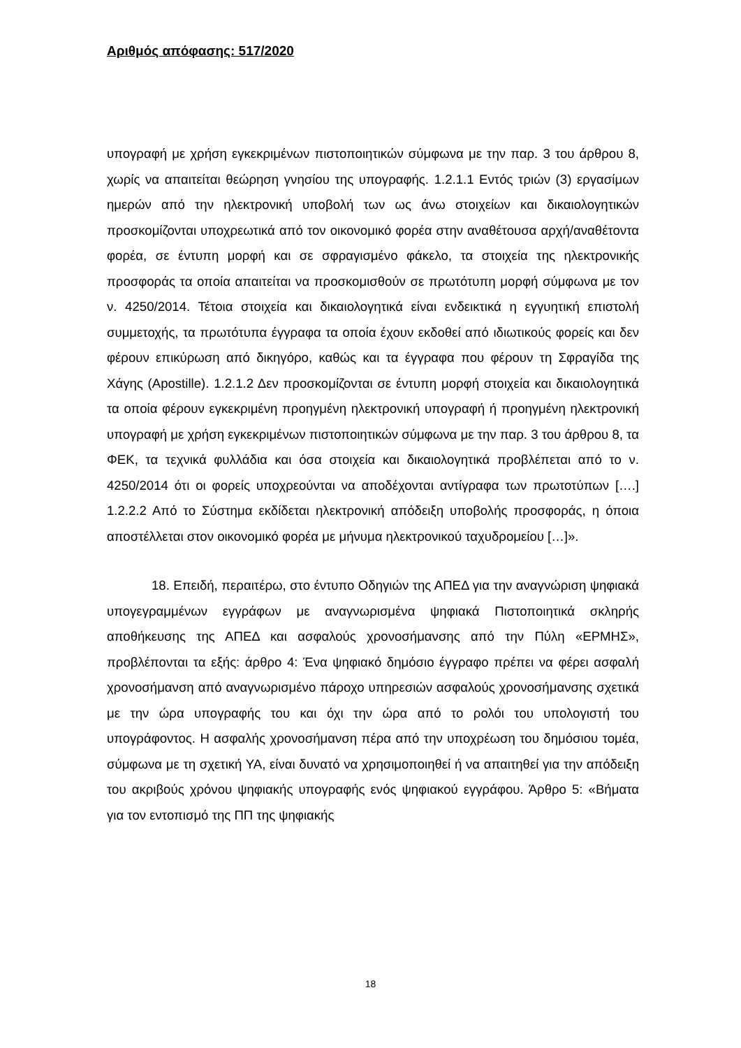Αριθμός απόφασης: 517/2020
υπογραφή με χρήση εγκεκριμένων πιστοποιητικών σύμφωνα με την παρ. 3 του άρθρου 8, χωρίς να απαιτείται θεώρηση γνησίου της υπογραφής. 1.2.1.1 Εντός τριών (3) εργασίμων ημερών από την ηλεκτρονική υποβολή των ως άνω στοιχείων και δικαιολογητικών προσκομίζονται υποχρεωτικά από τον οικονομικό φορέα στην αναθέτουσα αρχή/αναθέτοντα φορέα, σε έντυπη μορφή και σε σφραγισμένο φάκελο, τα στοιχεία της ηλεκτρονικής προσφοράς τα οποία απαιτείται να προσκομισθούν σε πρωτότυπη μορφή σύμφωνα με τον ν. 4250/2014. Τέτοια στοιχεία και δικαιολογητικά είναι ενδεικτικά η εγγυητική επιστολή συμμετοχής, τα πρωτότυπα έγγραφα τα οποία έχουν εκδοθεί από ιδιωτικούς φορείς και δεν φέρουν επικύρωση από δικηγόρο, καθώς και τα έγγραφα που φέρουν τη Σφραγίδα της Χάγης (Apostille). 1.2.1.2 Δεν προσκομίζονται σε έντυπη μορφή στοιχεία και δικαιολογητικά τα οποία φέρουν εγκεκριμένη προηγμένη ηλεκτρονική υπογραφή ή προηγμένη ηλεκτρονική υπογραφή με χρήση εγκεκριμένων πιστοποιητικών σύμφωνα με την παρ. 3 του άρθρου 8, τα ΦΕΚ, τα τεχνικά φυλλάδια και όσα στοιχεία και δικαιολογητικά προβλέπεται από το ν. 4250/2014 ότι οι φορείς υποχρεούνται να αποδέχονται αντίγραφα των πρωτοτύπων [….] 1.2.2.2 Από το Σύστημα εκδίδεται ηλεκτρονική απόδειξη υποβολής προσφοράς, η όποια αποστέλλεται στον οικονομικό φορέα με μήνυμα ηλεκτρονικού ταχυδρομείου […]».
18. Επειδή, περαιτέρω, στο έντυπο Οδηγιών της ΑΠΕΔ για την αναγνώριση ψηφιακά υπογεγραμμένων εγγράφων με αναγνωρισμένα ψηφιακά Πιστοποιητικά σκληρής αποθήκευσης της ΑΠΕΔ και ασφαλούς χρονοσήμανσης από την Πύλη «ΕΡΜΗΣ», προβλέπονται τα εξής: άρθρο 4: Ένα ψηφιακό δημόσιο έγγραφο πρέπει να φέρει ασφαλή χρονοσήμανση από αναγνωρισμένο πάροχο υπηρεσιών ασφαλούς χρονοσήμανσης σχετικά με την ώρα υπογραφής του και όχι την ώρα από το ρολόι του υπολογιστή του υπογράφοντος. Η ασφαλής χρονοσήμανση πέρα από την υποχρέωση του δημόσιου τομέα, σύμφωνα με τη σχετική ΥΑ, είναι δυνατό να χρησιμοποιηθεί ή να απαιτηθεί για την απόδειξη του ακριβούς χρόνου ψηφιακής υπογραφής ενός ψηφιακού εγγράφου. Άρθρο 5: «Βήματα για τον εντοπισμό της ΠΠ της ψηφιακής
18